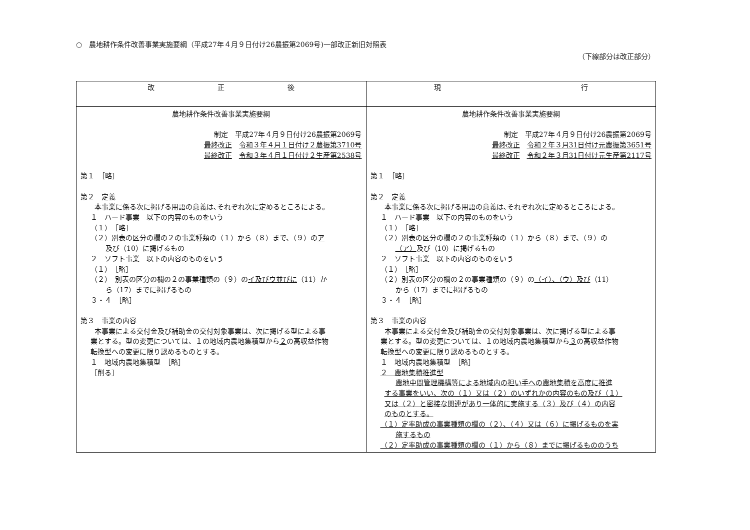○　農地耕作条件改善事業実施要綱（平成27年４月９日付け26農振第2069号)一部改正新旧対照表
（下線部分は改正部分）
| 改 正 後 | 現 行 |
| --- | --- |
| 農地耕作条件改善事業実施要綱 制定 平成27年４月９日付け26農振第2069号 最終改正 令和３年４月１日付け２農振第3710号 最終改正 令和３年４月１日付け２生産第2538号 第１ ［略］ 第２ 定義 本事業に係る次に掲げる用語の意義は､それぞれ次に定めるところによる。 １ ハード事業 以下の内容のものをいう （１） ［略］ （２）別表の区分の欄の２の事業種類の（１）から（８）まで、（９）の ア 及び（10）に掲げるもの ２ ソフト事業 以下の内容のものをいう （１） ［略］ （２） 別表の区分の欄の２の事業種類の（９）の イ及びウ並びに （11）か ら（17）までに掲げるもの ３・４ ［略］ 第３ 事業の内容 本事業による交付金及び補助金の交付対象事業は、次に掲げる型による事 業とする。型の変更については、１の地域内農地集積型から ２ の高収益作物 転換型への変更に限り認めるものとする。 １ 地域内農地集積型 ［略］ ［削る］ | 農地耕作条件改善事業実施要綱 制定 平成27年４月９日付け26農振第2069号 最終改正 令和２年３月31日付け元農振第3651号 最終改正 令和２年３月31日付け元生産第2117号 第１ ［略］ 第２ 定義 本事業に係る次に掲げる用語の意義は､それぞれ次に定めるところによる。 １ ハード事業 以下の内容のものをいう （１） ［略］ （２）別表の区分の欄の２の事業種類の（１）から（８）まで、（９）の （ア） 及び（10）に掲げるもの ２ ソフト事業 以下の内容のものをいう （１） ［略］ （２）別表の区分の欄の２の事業種類の（９）の （イ）、（ウ）及び （11） から（17）までに掲げるもの ３・４ ［略］ 第３ 事業の内容 本事業による交付金及び補助金の交付対象事業は、次に掲げる型による事 業とする。型の変更については、１の地域内農地集積型から ３ の高収益作物 転換型への変更に限り認めるものとする。 １ 地域内農地集積型 ［略］ ２ 農地集積推進型 農地中間管理機構等による地域内の担い手への農地集積を高度に推進 する事業をいい、次の（１）又は（２）のいずれかの内容のもの及び（１） 又は（２）と密接な関連があり一体的に実施する（３）及び（４）の内容 のものとする。 （１）定率助成の事業種類の欄の（２）、（４）又は（６）に掲げるものを実 施するもの （２）定率助成の事業種類の欄の（１）から（８）までに掲げるもののうち |